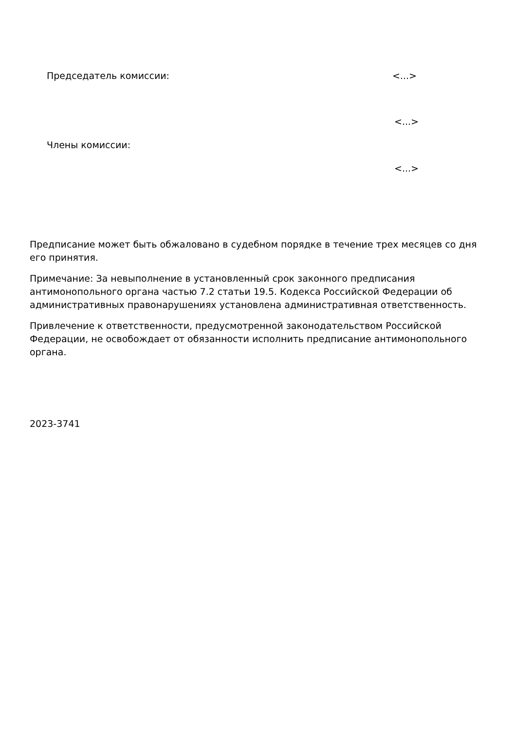Председатель комиссии: <...>
<...>
Члены комиссии:
<...>
Предписание может быть обжаловано в судебном порядке в течение трех месяцев со дня его принятия.
Примечание: За невыполнение в установленный срок законного предписания антимонопольного органа частью 7.2 статьи 19.5. Кодекса Российской Федерации об административных правонарушениях установлена административная ответственность.
Привлечение к ответственности, предусмотренной законодательством Российской Федерации, не освобождает от обязанности исполнить предписание антимонопольного органа.
2023-3741